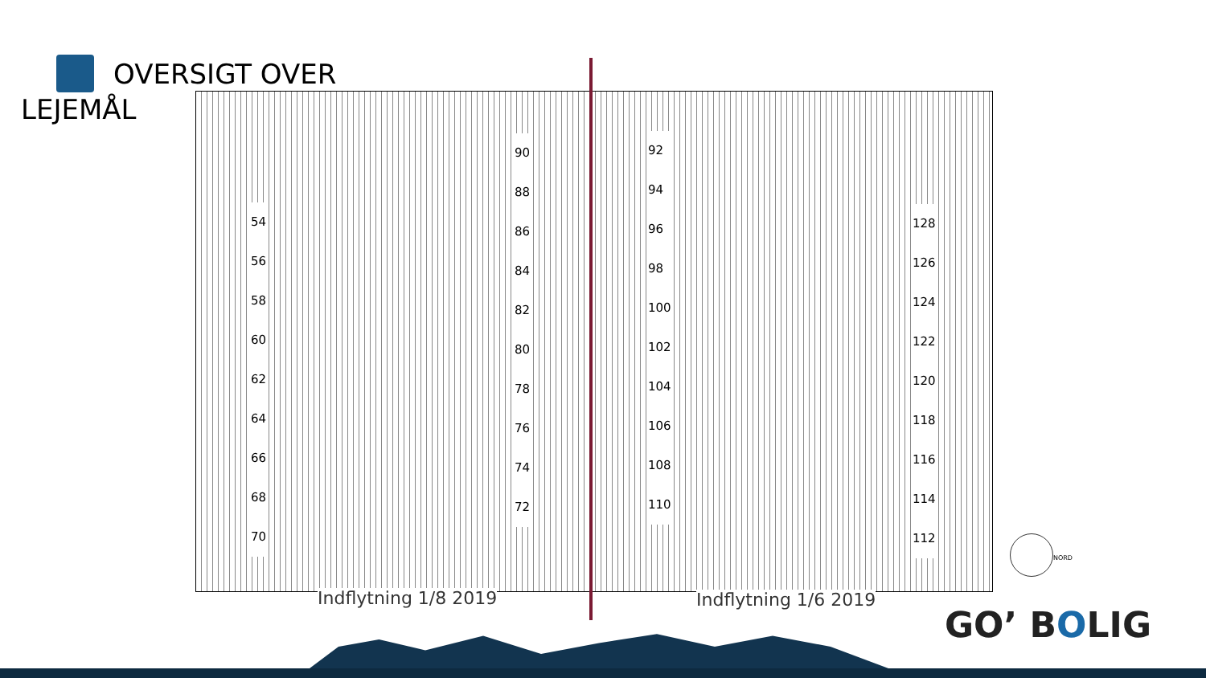OVERSIGT OVER
LEJEMÅL
54
56
58
60
62
64
66
68
70
90
88
86
84
82
80
78
76
74
72
92
94
96
98
100
102
104
106
108
110
128
126
124
122
120
118
116
114
112
Indflytning 1/8 2019 Indflytning 1/6 2019
NORD
GO’ BOLIG